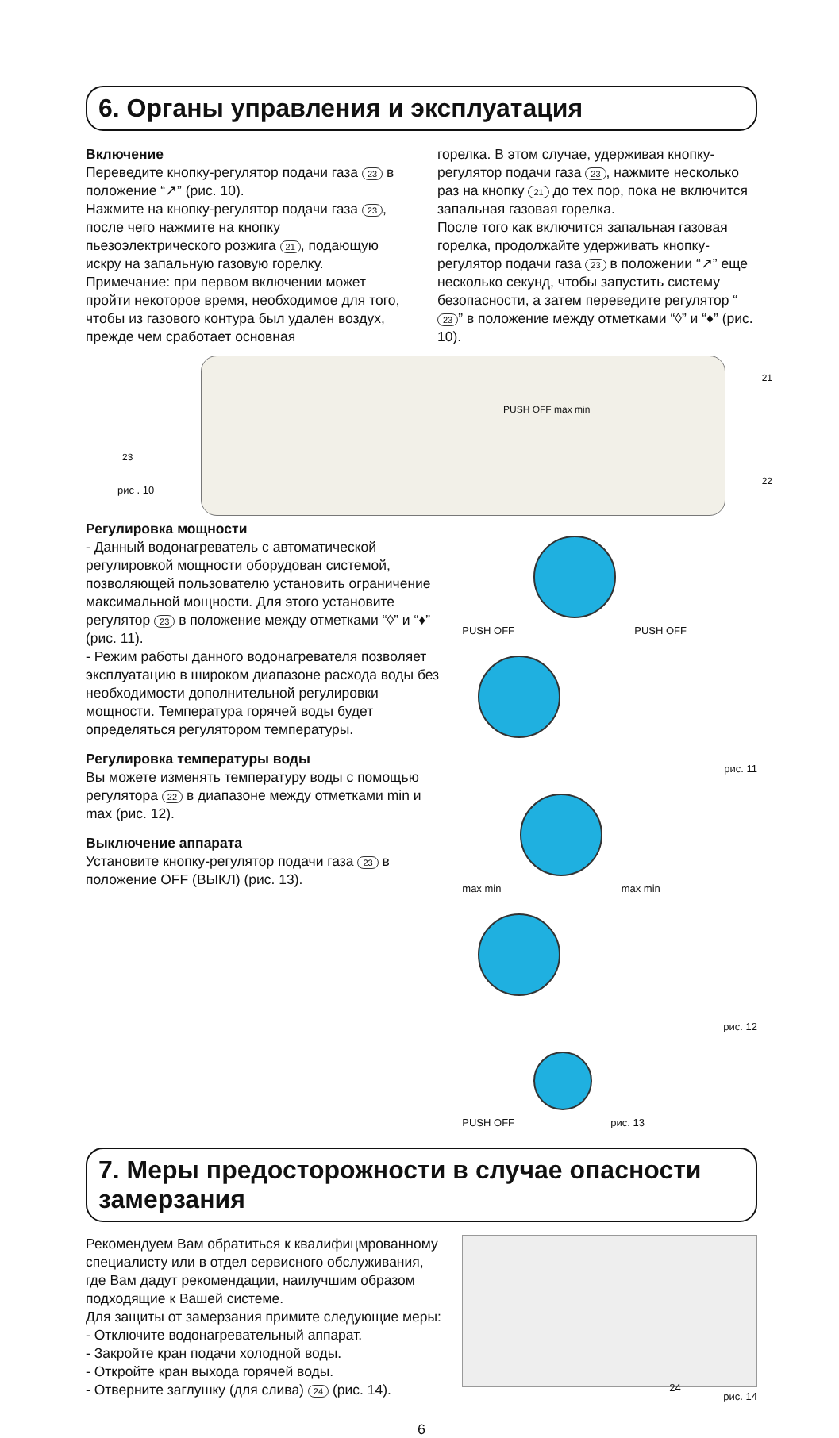6. Органы управления и эксплуатация
Включение
Переведите кнопку-регулятор подачи газа 23 в положение “↗” (рис. 10).
Нажмите на кнопку-регулятор подачи газа 23, после чего нажмите на кнопку пьезоэлектрического розжига 21, подающую искру на запальную газовую горелку.
Примечание: при первом включении может пройти некоторое время, необходимое для того, чтобы из газового контура был удален воздух, прежде чем сработает основная
горелка. В этом случае, удерживая кнопку-регулятор подачи газа 23, нажмите несколько раз на кнопку 21 до тех пор, пока не включится запальная газовая горелка.
После того как включится запальная газовая горелка, продолжайте удерживать кнопку-регулятор подачи газа 23 в положении “↗” еще несколько секунд, чтобы запустить систему безопасности, а затем переведите регулятор “23” в положение между отметками “◊” и “♦” (рис. 10).
PUSH OFF max min
21
23
22
рис . 10
Регулировка мощности
- Данный водонагреватель с автоматической регулировкой мощности оборудован системой, позволяющей пользователю установить ограничение максимальной мощности. Для этого установите регулятор 23 в положение между отметками “◊” и “♦” (рис. 11).
- Режим работы данного водонагревателя позволяет эксплуатацию в широком диапазоне расхода воды без необходимости дополнительной регулировки мощности. Температура горячей воды будет определяться регулятором температуры.
Регулировка температуры воды
Вы можете изменять температуру воды с помощью регулятора 22 в диапазоне между отметками min и max (рис. 12).
Выключение аппарата
Установите кнопку-регулятор подачи газа 23 в положение OFF (ВЫКЛ) (рис. 13).
PUSH OFF PUSH OFF
рис. 11
max min max min
рис. 12
PUSH OFF рис. 13
7. Меры предосторожности в случае опасности замерзания
Рекомендуем Вам обратиться к квалифицмрованному специалисту или в отдел сервисного обслуживания, где Вам дадут рекомендации, наилучшим образом подходящие к Вашей системе.
Для защиты от замерзания примите следующие меры:
- Отключите водонагревательный аппарат.
- Закройте кран подачи холодной воды.
- Откройте кран выхода горячей воды.
- Отверните заглушку (для слива) 24 (рис. 14).
24
рис. 14
6